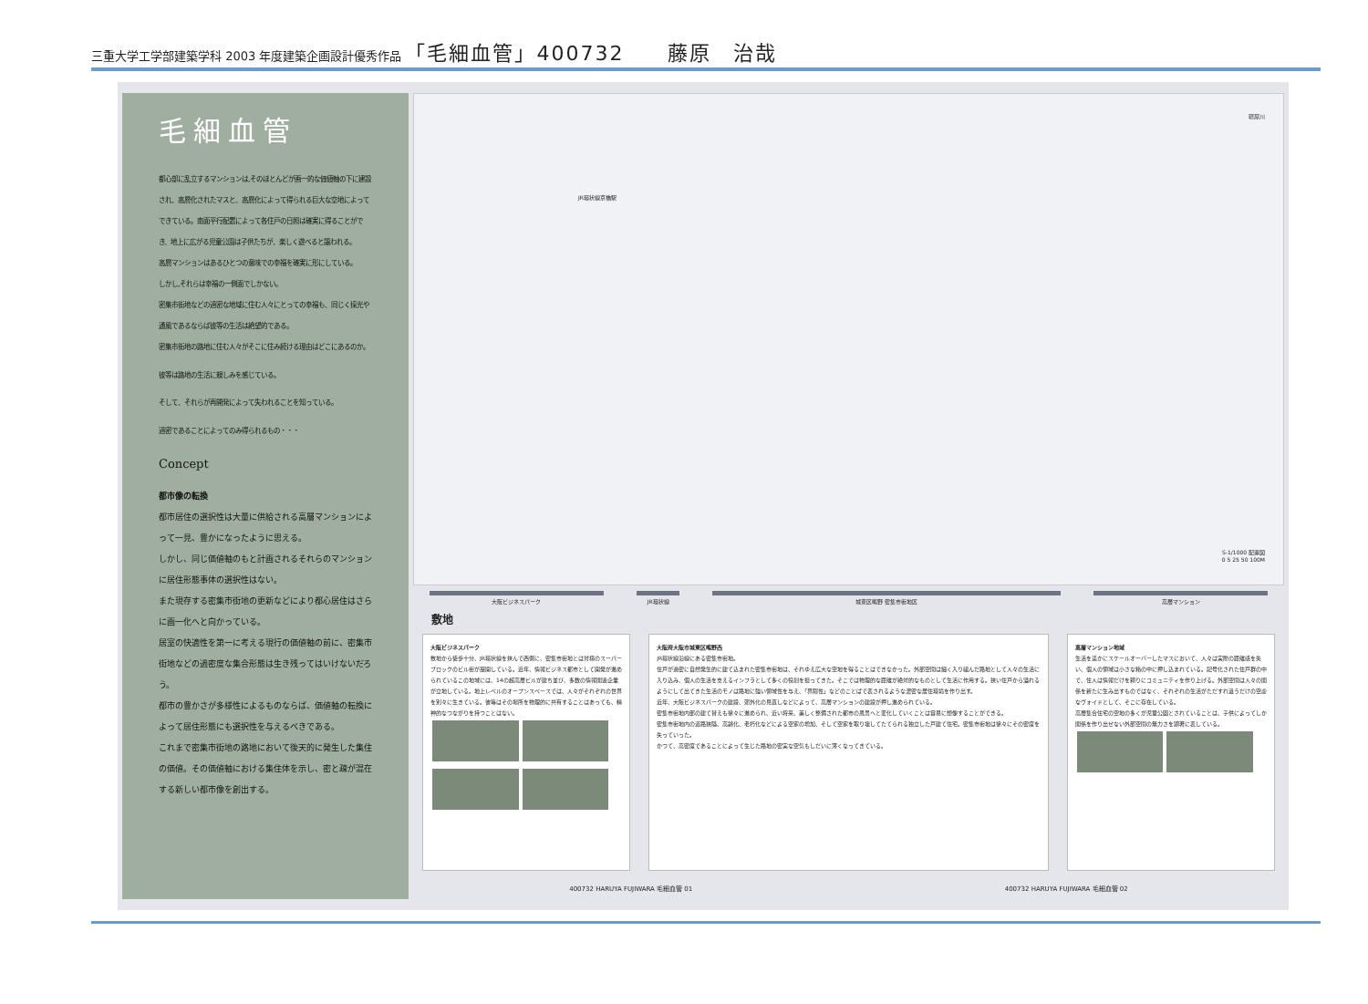三重大学工学部建築学科 2003 年度建築企画設計優秀作品 「毛細血管」400732　　藤原　治哉
毛細血管
都心部に乱立するマンションは,そのほとんどが画一的な価値軸の下に建設され、高層化されたマスと、高層化によって得られる巨大な空地によってできている。南面平行配置によって各住戸の日照は確実に得ることができ、地上に広がる児童公園は子供たちが、楽しく遊べると謳われる。
高層マンションはあるひとつの意味での幸福を確実に形にしている。
しかし,それらは幸福の一側面でしかない。
密集市街地などの過密な地域に住む人々にとっての幸福も、同じく採光や通風であるならば彼等の生活は絶望的である。
密集市街地の路地に住む人々がそこに住み続ける理由はどこにあるのか。
彼等は路地の生活に親しみを感じている。
そして、それらが再開発によって失われることを知っている。
過密であることによってのみ得られるもの・・・
Concept
都市像の転換
都市居住の選択性は大量に供給される高層マンションによって一見、豊かになったように思える。
しかし、同じ価値軸のもと計画されるそれらのマンションに居住形態事体の選択性はない。
また現存する密集市街地の更新などにより都心居住はさらに画一化へと向かっている。
居室の快適性を第一に考える現行の価値軸の前に、密集市街地などの過密度な集合形態は生き残ってはいけないだろう。
都市の豊かさが多様性によるものならば、価値軸の転換によって居住形態にも選択性を与えるべきである。
これまで密集市街地の路地において後天的に発生した集住の価値。その価値軸における集住体を示し、密と疎が混在する新しい都市像を創出する。
寝屋川
JR環状線京橋駅
S-1/1000 配置図
0 5 25 50 100M
大阪ビジネスパーク JR環状線 城東区鴫野 密集市街地区 高層マンション
敷地
大阪ビジネスパーク
敷地から徒歩十分、JR環状線を挟んで西側に、密集市街地とは対極のスーパーブロックのビル街が展開している。近年、情報ビジネス都市として開発が進められているこの地域には、14の超高層ビルが建ち並び、多数の情報関連企業が立地している。地上レベルのオープンスペースでは、人々がそれぞれの世界を別々に生きている。彼等はその場所を物理的に共有することはあっても、精神的なつながりを持つことはない。
大阪府大阪市城東区鴫野西
JR環状線沿線にある密集市街地。
住戸が過密に自然発生的に建て込まれた密集市街地は、それゆえ広大な空地を得ることはできなかった。外部空間は細く入り組んだ路地として人々の生活に入り込み、個人の生活を支えるインフラとして多くの役割を担ってきた。そこでは物理的な距離が絶対的なものとして生活に作用する。狭い住戸から溢れるようにして出てきた生活のモノは路地に強い領域性を与え、「界隈性」などのことばで表されるような濃密な居住環境を作り出す。
近年、大阪ビジネスパークの建設、郊外化の見直しなどによって、高層マンションの建設が押し進められている。
密集市街地内部の建て替えも徐々に進められ、近い将来、美しく整備された都市の風景へと変化していくことは容易に想像することができる。
密集市街地内の道路狭隘、高齢化、老朽化などによる空家の増加、そして空家を取り壊してたてられる独立した戸建て住宅。密集市街地は徐々にその密度を失っていった。
かつて、高密度であることによって生じた路地の密実な空気もしだいに薄くなってきている。
高層マンション地域
生活を遥かにスケールオーバーしたマスにおいて、人々は実際の距離感を失い、個人の領域は小さな箱の中に押し込まれている。記号化された住戸群の中で、住人は情報だけを頼りにコミュニティを作り上げる。外部空間は人々の関係を新たに生み出すものではなく、それぞれの生活がただすれ違うだけの空虚なヴォイドとして、そこに存在している。
高層集合住宅の空地の多くが児童公園とされていることは、子供によってしか関係を作り出せない外部空間の無力さを顕著に表している。
400732 HARUYA FUJIWARA 毛細血管 01 400732 HARUYA FUJIWARA 毛細血管 02